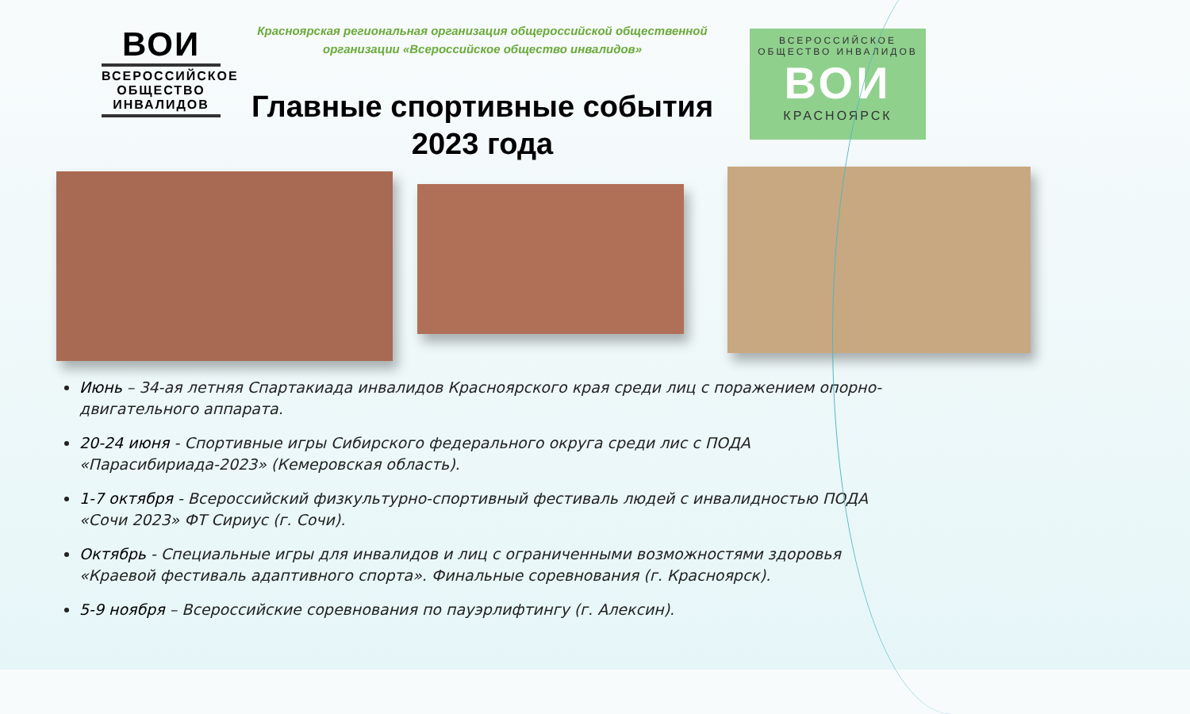ВОИ
ВСЕРОССИЙСКОЕ
ОБЩЕСТВО
ИНВАЛИДОВ
Красноярская региональная организация общероссийской общественной организации «Всероссийское общество инвалидов»
Главные спортивные события 2023 года
ВСЕРОССИЙСКОЕ
ОБЩЕСТВО ИНВАЛИДОВ
ВОИ
КРАСНОЯРСК
Июнь – 34-ая летняя Спартакиада инвалидов Красноярского края среди лиц с поражением опорно-двигательного аппарата.
20-24 июня - Спортивные игры Сибирского федерального округа среди лис с ПОДА «Парасибириада-2023» (Кемеровская область).
1-7 октября - Всероссийский физкультурно-спортивный фестиваль людей с инвалидностью ПОДА «Сочи 2023» ФТ Сириус (г. Сочи).
Октябрь - Специальные игры для инвалидов и лиц с ограниченными возможностями здоровья «Краевой фестиваль адаптивного спорта». Финальные соревнования (г. Красноярск).
5-9 ноября – Всероссийские соревнования по пауэрлифтингу (г. Алексин).